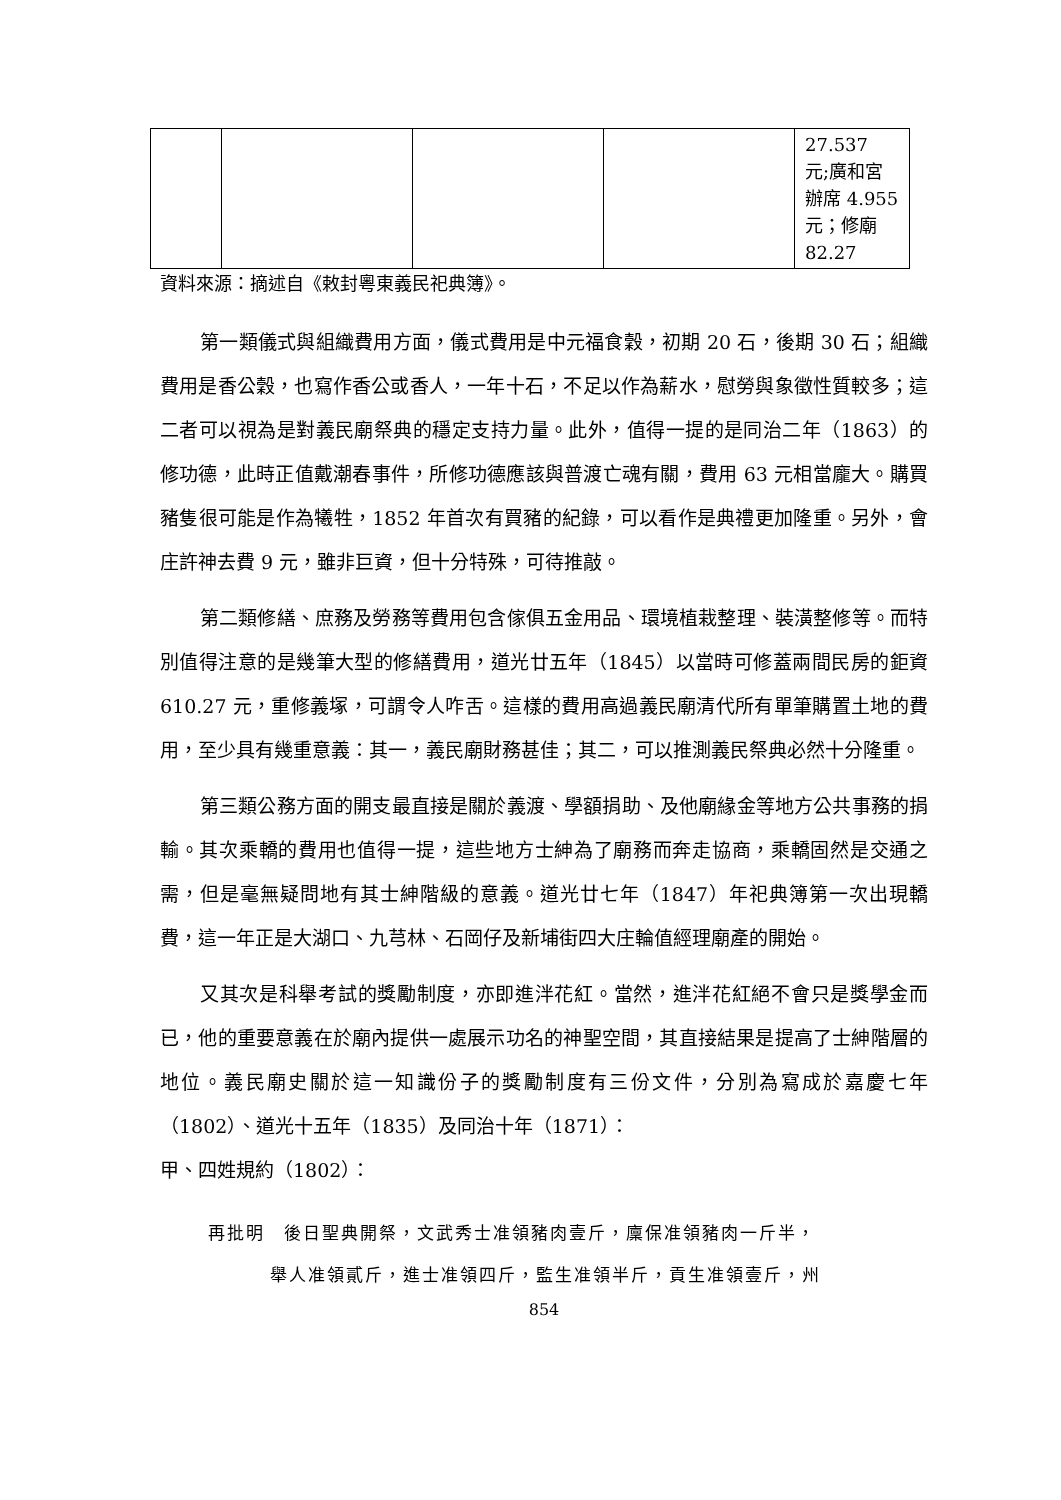| | | | | 27.537 元;廣和宮辦席 4.955 元；修廟 82.27 |
資料來源：摘述自《敕封粵東義民祀典簿》。
第一類儀式與組織費用方面，儀式費用是中元福食穀，初期 20 石，後期 30 石；組織費用是香公穀，也寫作香公或香人，一年十石，不足以作為薪水，慰勞與象徵性質較多；這二者可以視為是對義民廟祭典的穩定支持力量。此外，值得一提的是同治二年（1863）的修功德，此時正值戴潮春事件，所修功德應該與普渡亡魂有關，費用 63 元相當龐大。購買豬隻很可能是作為犧牲，1852 年首次有買豬的紀錄，可以看作是典禮更加隆重。另外，會庄許神去費 9 元，雖非巨資，但十分特殊，可待推敲。
第二類修繕、庶務及勞務等費用包含傢俱五金用品、環境植栽整理、裝潢整修等。而特別值得注意的是幾筆大型的修繕費用，道光廿五年（1845）以當時可修蓋兩間民房的鉅資 610.27 元，重修義塚，可謂令人咋舌。這樣的費用高過義民廟清代所有單筆購置土地的費用，至少具有幾重意義：其一，義民廟財務甚佳；其二，可以推測義民祭典必然十分隆重。
第三類公務方面的開支最直接是關於義渡、學額捐助、及他廟緣金等地方公共事務的捐輸。其次乘轎的費用也值得一提，這些地方士紳為了廟務而奔走協商，乘轎固然是交通之需，但是毫無疑問地有其士紳階級的意義。道光廿七年（1847）年祀典簿第一次出現轎費，這一年正是大湖口、九芎林、石岡仔及新埔街四大庄輪值經理廟產的開始。
又其次是科舉考試的獎勵制度，亦即進泮花紅。當然，進泮花紅絕不會只是獎學金而已，他的重要意義在於廟內提供一處展示功名的神聖空間，其直接結果是提高了士紳階層的地位。義民廟史關於這一知識份子的獎勵制度有三份文件，分別為寫成於嘉慶七年（1802）、道光十五年（1835）及同治十年（1871）：
甲、四姓規約（1802）：
再批明　後日聖典開祭，文武秀士准領豬肉壹斤，廩保准領豬肉一斤半，
舉人准領貳斤，進士准領四斤，監生准領半斤，貢生准領壹斤，州
854